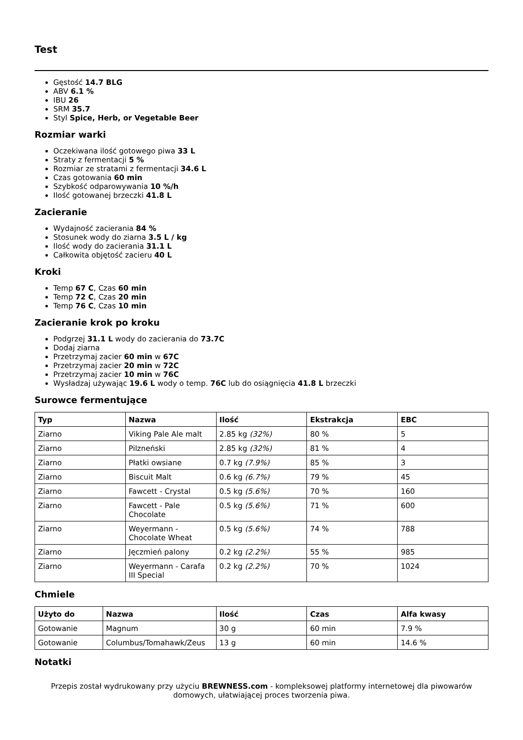Test
Gęstość 14.7 BLG
ABV 6.1 %
IBU 26
SRM 35.7
Styl Spice, Herb, or Vegetable Beer
Rozmiar warki
Oczekiwana ilość gotowego piwa 33 L
Straty z fermentacji 5 %
Rozmiar ze stratami z fermentacji 34.6 L
Czas gotowania 60 min
Szybkość odparowywania 10 %/h
Ilość gotowanej brzeczki 41.8 L
Zacieranie
Wydajność zacierania 84 %
Stosunek wody do ziarna 3.5 L / kg
Ilość wody do zacierania 31.1 L
Całkowita objętość zacieru 40 L
Kroki
Temp 67 C, Czas 60 min
Temp 72 C, Czas 20 min
Temp 76 C, Czas 10 min
Zacieranie krok po kroku
Podgrzej 31.1 L wody do zacierania do 73.7C
Dodaj ziarna
Przetrzymaj zacier 60 min w 67C
Przetrzymaj zacier 20 min w 72C
Przetrzymaj zacier 10 min w 76C
Wysładzaj używając 19.6 L wody o temp. 76C lub do osiągnięcia 41.8 L brzeczki
Surowce fermentujące
| Typ | Nazwa | Ilość | Ekstrakcja | EBC |
| --- | --- | --- | --- | --- |
| Ziarno | Viking Pale Ale malt | 2.85 kg (32%) | 80 % | 5 |
| Ziarno | Pilzneński | 2.85 kg (32%) | 81 % | 4 |
| Ziarno | Płatki owsiane | 0.7 kg (7.9%) | 85 % | 3 |
| Ziarno | Biscuit Malt | 0.6 kg (6.7%) | 79 % | 45 |
| Ziarno | Fawcett - Crystal | 0.5 kg (5.6%) | 70 % | 160 |
| Ziarno | Fawcett - Pale Chocolate | 0.5 kg (5.6%) | 71 % | 600 |
| Ziarno | Weyermann - Chocolate Wheat | 0.5 kg (5.6%) | 74 % | 788 |
| Ziarno | Jęczmień palony | 0.2 kg (2.2%) | 55 % | 985 |
| Ziarno | Weyermann - Carafa III Special | 0.2 kg (2.2%) | 70 % | 1024 |
Chmiele
| Użyto do | Nazwa | Ilość | Czas | Alfa kwasy |
| --- | --- | --- | --- | --- |
| Gotowanie | Magnum | 30 g | 60 min | 7.9 % |
| Gotowanie | Columbus/Tomahawk/Zeus | 13 g | 60 min | 14.6 % |
Notatki
Przepis został wydrukowany przy użyciu BREWNESS.com - kompleksowej platformy internetowej dla piwowarów domowych, ułatwiającej proces tworzenia piwa.